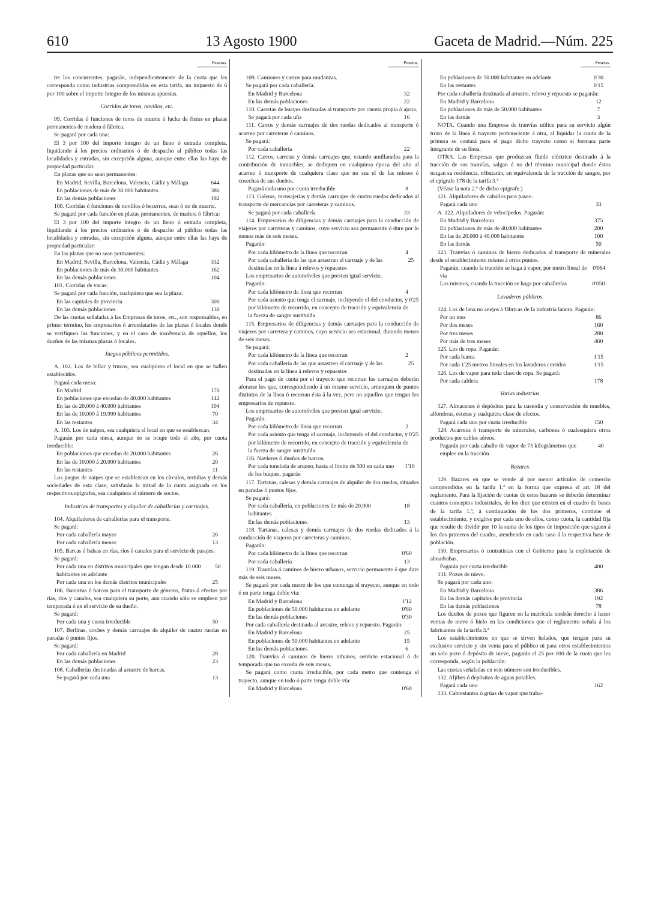610 13 Agosto 1900 Gaceta de Madrid.—Núm. 225
Pesetas.
tre los concurrentes, pagarán, independientemente de la cuota que les corresponda como industrias comprendidas en esta tarifa, un impuesto de 6 por 100 sobre el importe íntegro de los mismas apuestas.
Corridas de toros, novillos, etc.
99. Corridas ó funciones de toros de muerte ó lucha de fieras en plazas permanentes de madera ó fábrica.
Se pagará por cada una:
El 3 por 100 del importe íntegro de un lleno ó entrada completa, liquidando á los precios ordinarios ó de despacho al público todas las localidades y entradas, sin excepción alguna, aunque entre ellas las haya de propiedad particular.
En plazas que no sean permanentes:
En Madrid, Sevilla, Barcelona, Valencia, Cádiz y Málaga 644
En poblaciones de más de 30.000 habitantes 386
En las demás poblaciones 192
100. Corridas ó funciones de novillos ó becerros, sean ó no de muerte.
Se pagará por cada función en plazas permanentes, de madera ó fábrica:
El 3 por 100 del importe íntegro de un lleno ó entrada completa, liquidando á los precios ordinarios ó de despacho al público todas las localidades y entradas, sin excepción alguna, aunque entre ellas las haya de propiedad particular:
En las plazas que no sean permanentes:
En Madrid, Sevilla, Barcelona, Valencia, Cádiz y Málaga 332
En poblaciones de más de 30.000 habitantes 162
En las demás poblaciones 104
101. Corridas de vacas.
Se pagará por cada función, cualquiera que sea la plaza:
En las capitales de provincia 300
En las demás poblaciones 130
De las cuotas señaladas á las Empresas de toros, etc., son responsables, en primer término, los empresarios ó arrendatarios de las plazas ó locales donde se verifiquen las funciones, y en el caso de insolvencia de aquéllos, los dueños de las mismas plazas ó locales.
Juegos públicos permitidos.
A. 102. Los de billar y trucos, sea cualquiera el local en que se hallen establecidos.
Pagará cada mesa:
En Madrid 170
En poblaciones que excedan de 40.000 habitantes 142
En las de 20.000 á 40.000 habitantes 104
En las de 10.000 á 19.999 habitantes 70
En las restantes 34
A. 103. Los de naipes, sea cualquiera el local en que se establezcan.
Pagarán por cada mesa, aunque no se ocupe todo el año, por cuota irreducible:
En poblaciones que excedan de 20.000 habitantes 26
En las de 10.000 á 20.000 habitantes 20
En las restantes 11
Los juegos de naipes que se establezcan en los círculos, tertulias y demás sociedades de esta clase, satisfarán la mitad de la cuota asignada en los respectivos epígrafes, sea cualquiera el número de socios.
Industrias de transportes y alquiler de caballerías y carruajes.
104. Alquiladores de caballerías para el transporte.
Se pagará:
Por cada caballería mayor 26
Por cada caballería menor 13
105. Barcas ó balsas en rías, ríos ó canales para el servicio de pasajes.
Se pagará:
Por cada una en distritos municipales que tengan desde 10.000 habitantes en adelante 50
Por cada una en los demás distritos municipales 25
106. Barcazas ó barcos para el transporte de géneros, frutas ó efectos por rías, ríos y canales, sea cualquiera su porte, aun cuando sólo se empleen por temporada ó en el servicio de su dueño.
Se pagará:
Por cada una y cuota irreducible 50
107. Berlinas, coches y demás carruajes de alquiler de cuatro ruedas en paradas ó puntos fijos.
Se pagará:
Por cada caballería en Madrid 28
En las demás poblaciones 23
108. Caballerías destinadas al arrastre de barcas.
Se pagará por cada una 13
Pesetas.
109. Camiones y carros para mudanzas.
Se pagará por cada caballería:
En Madrid y Barcelona 32
En las demás poblaciones 22
110. Carretas de bueyes destinadas al transporte por cuenta propia ó ajena.
Se pagará por cada uña 16
111. Carros y demás carruajes de dos ruedas dedicados al transporte ó acarreo por carreteras ó caminos.
Se pagará:
Por cada caballería 22
112. Carros, carretas y demás carruajes que, estando amillarados para la contribución de inmuebles, se dediquen en cualquiera época del año al acarreo ó transporte de cualquiera clase que no sea el de las mieses ó cosechas de sus dueños.
Pagará cada uno por cuota irreducible 8
113. Galeras, mensajerías y demás carruajes de cuatro ruedas dedicados al transporte de mercancías por carreteras y caminos.
Se pagará por cada caballería 33
114. Empresarios de diligencias y demás carruajes para la conducción de viajeros por carreteras y caminos, cuyo servicio sea permanente ó dure por lo menos más de seis meses.
Pagarán:
Por cada kilómetro de la línea que recorran 4
Por cada caballería de las que arrastran el carruaje y de las destinadas en la línea á relevos y repuestos 25
Los empresarios de automóviles que presten igual servicio.
Pagarán:
Por cada kilómetro de línea que recorran 4
Por cada asiento que tenga el carruaje, incluyendo el del conductor, y por kilómetro de recorrido, en concepto de tracción y equivalencia de la fuerza de sangre sustituída 0'25
115. Empresarios de diligencias y demás carruajes para la conducción de viajeros por carretera y caminos, cuyo servicio sea estacional, durando menos de seis meses.
Se pagará:
Por cada kilómetro de la línea que recorran 2
Por cada caballería de las que arrastren el carruaje y de las destinadas en la línea á relevos y repuestos 25
Para el pago de cuota por el trayecto que recorran los carruajes deberán aforarse los que, correspondiendo á un mismo servicio, arranquen de puntos distintos de la línea ó recorran ésta á la vez, pero no aquellos que tengan los empresarios de repuesto.
Los empresarios de automóviles que presten igual servicio.
Pagarán:
Por cada kilómetro de línea que recorran 2
Por cada asiento que tenga el carruaje, incluyendo el del conductor, y por kilómetro de recorrido, en concepto de tracción y equivalencia de la fuerza de sangre sustituída 0'25
116. Navieros ó dueños de barcos.
Por cada tonelada de arqueo, hasta el límite de 500 en cada uno de los buques, pagarán 1'10
117. Tartanas, calesas y demás carruajes de alquiler de dos ruedas, situados en paradas ó puntos fijos.
Se pagará:
Por cada caballería, en poblaciones de más de 20.000 habitantes 18
En las demás poblaciones 13
118. Tartanas, calesas y demás carruajes de dos ruedas dedicados á la conducción de viajeros por carreteras y caminos.
Pagarán:
Por cada kilómetro de la línea que recorran 0'60
Por cada caballería 13
119. Tranvías ó caminos de hierro urbanos, servicio permanente ó que dure más de seis meses.
Se pagará por cada metro de los que contenga el trayecto, aunque en todo ó en parte tenga doble vía:
En Madrid y Barcelona 1'12
En poblaciones de 50.000 habitantes en adelante 0'60
En las demás poblaciones 0'30
Por cada caballería destinada al arrastre, relevo y repuesto. Pagarán:
En Madrid y Barcelona 25
En poblaciones de 50.000 habitantes en adelante 15
En las demás poblaciones 6
120. Tranvías ó caminos de hierro urbanos, servicio estacional ó de temporada que no exceda de seis meses.
Se pagará como cuota irreducible, por cada metro que contenga el trayecto, aunque en todo ó parte tenga doble vía:
En Madrid y Barcelona 0'60
Pesetas.
En poblaciones de 50.000 habitantes en adelante 0'30
En las restantes 0'15
Por cada caballería destinada al arrastre, relevo y repuesto se pagarán:
En Madrid y Barcelona 12
En poblaciones de más de 50.000 habitantes 7
En las demás 3
NOTA. Cuando una Empresa de tranvías utilice para su servicio algún trozo de la línea ó trayecto perteneciente á otra, al liquidar la cuota de la primera se contará para el pago dicho trayecto como si formara parte integrante de su línea.
OTRA. Las Empresas que produzcan fluido eléctrico destinado á la tracción de sus tranvías, salgan ó no del término municipal donde éstos tengan su residencia, tributarán, en equivalencia de la tracción de sangre, por el epígrafe 178 de la tarifa 3.ª
(Véase la nota 2.ª de dicho epígrafe.)
121. Alquiladores de caballos para paseo.
Pagará cada uno 33
A. 122. Alquiladores de velocípedos. Pagarán:
En Madrid y Barcelona 375
En poblaciones de más de 40.000 habitantes 200
En las de 20.000 á 40.000 habitantes 100
En las demás 50
123. Tranvías ó caminos de hierro dedicados al transporte de minerales desde el establecimiento mismo á otros puntos.
Pagarán, cuando la tracción se haga á vapor, por metro lineal de vía 0'064
Los mismos, cuando la tracción se haga por caballerías 0'050
Lavaderos públicos.
124. Los de lana no anejos á fábricas de la industria lanera. Pagarán:
Por un mes 86
Por dos meses 160
Por tres meses 288
Por más de tres meses 460
125. Los de ropa. Pagarán:
Por cada banca 1'15
Por cada 1'25 metros lineales en los lavaderos corridos 1'15
126. Los de vapor para toda clase de ropa. Se pagará:
Por cada caldera 178
Varias industrias.
127. Almacenes ó depósitos para la custodia y conservación de muebles, alfombras, esteras y cualquiera clase de efectos.
Pagará cada uno por cuota irreducible 150
128. Acarreos ó transporte de minerales, carbones ó cualesquiera otros productos por cables aéreos.
Pagarán por cada caballo de vapor de 75 kilográmetros que emplee en la tracción 40
Bazares.
129. Bazares en que se vende al por menor artículos de comercio comprendidos en la tarifa 1.ª en la forma que expresa el art. 18 del reglamento. Para la fijación de cuotas de estos bazares se deberán determinar cuantos conceptos industriales, de los diez que existen en el cuadro de bases de la tarifa 1.ª, á continuación de los dos primeros, contiene el establecimiento, y exigirse por cada uno de ellos, como cuota, la cantidad fija que resulte de dividir por 10 la suma de los tipos de imposición que siguen á los dos primeros del cuadro, atendiendo en cada caso á la respectiva base de población.
130. Empresarios ó contratistas con el Gobierno para la explotación de almadrabas.
Pagarán por cuota irreducible 400
131. Pozos de nieve.
Se pagará por cada uno:
En Madrid y Barcelona 386
En las demás capitales de provincia 192
En las demás poblaciones 78
Los dueños de pozos que figuren en la matrícula tendrán derecho á hacer ventas de nieve ó hielo en las condiciones que el reglamento señala á los fabricantes de la tarifa 3.ª
Los establecimientos en que se sirven helados, que tengan para su exclusivo servicio y sin venta para el público ni para otros establecimientos un solo pozo ó depósito de nieve, pagarán el 25 por 100 de la cuota que les corresponda, según la población:
Las cuotas señaladas en este número son irreducibles.
132. Aljibes ó depósitos de aguas potables.
Pagará cada uno 162
133. Cabrestantes ó grúas de vapor que traba-